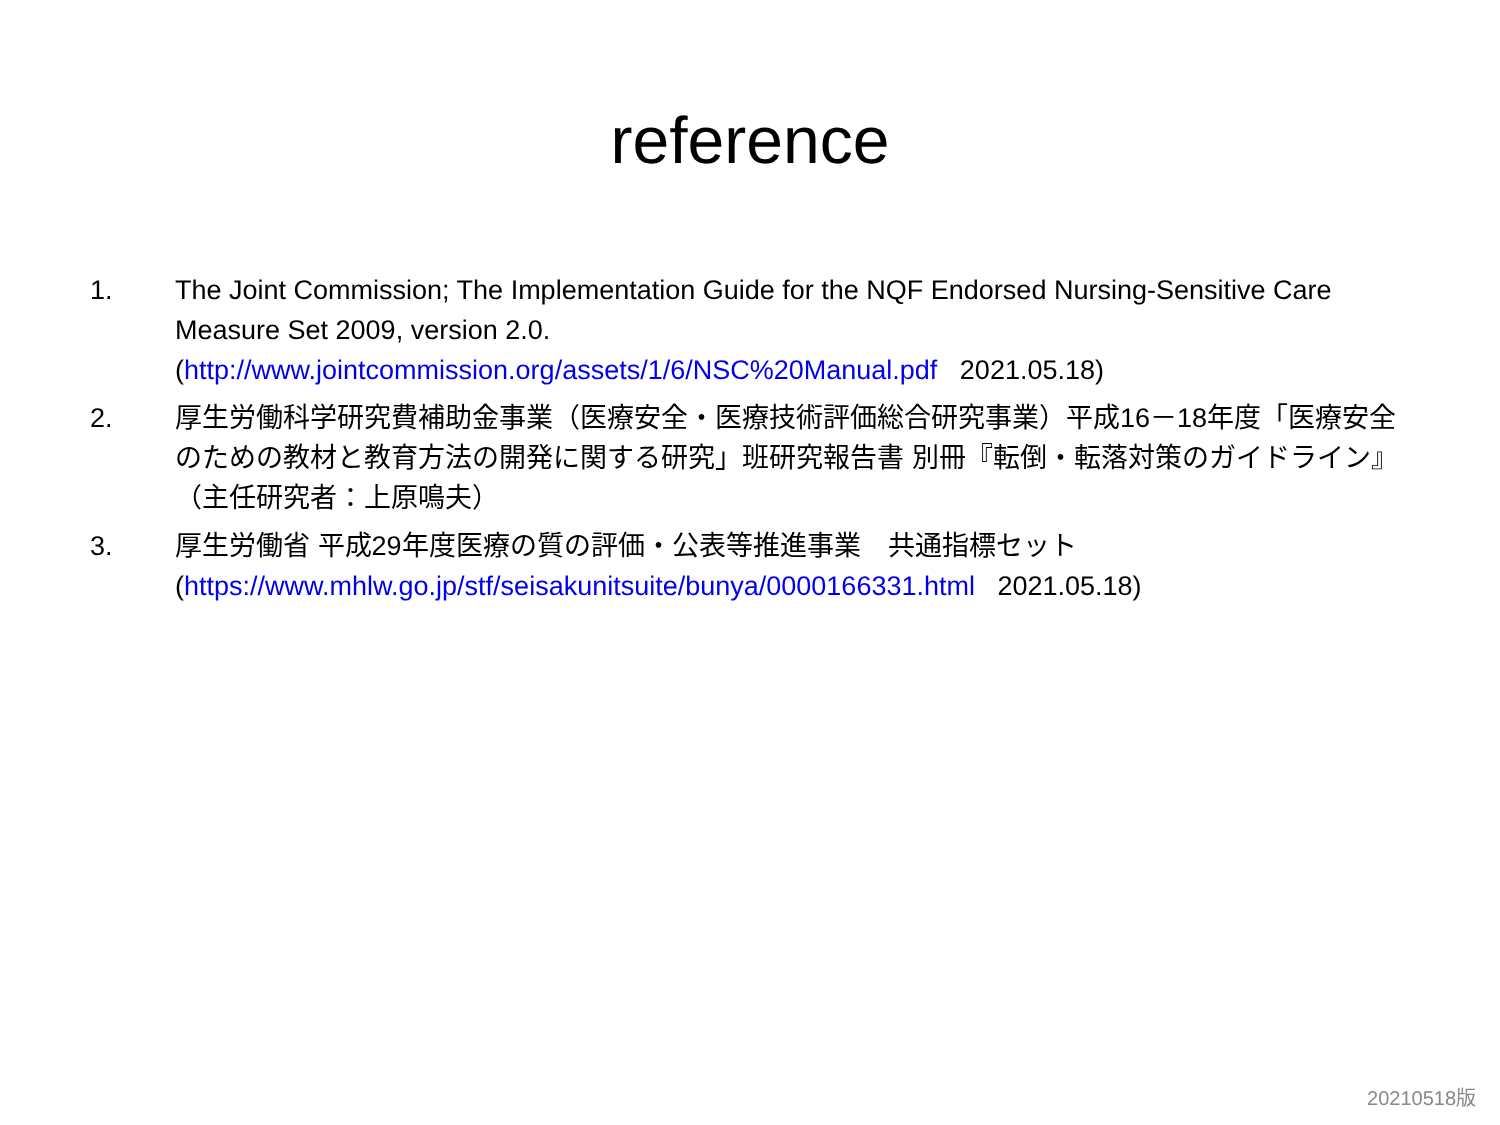reference
1. The Joint Commission; The Implementation Guide for the NQF Endorsed Nursing-Sensitive Care Measure Set 2009, version 2.0.
(http://www.jointcommission.org/assets/1/6/NSC%20Manual.pdf 2021.05.18)
2. 厚生労働科学研究費補助金事業（医療安全・医療技術評価総合研究事業）平成16－18年度「医療安全のための教材と教育方法の開発に関する研究」班研究報告書 別冊『転倒・転落対策のガイドライン』（主任研究者：上原鳴夫）
3. 厚生労働省 平成29年度医療の質の評価・公表等推進事業　共通指標セット
(https://www.mhlw.go.jp/stf/seisakunitsuite/bunya/0000166331.html 2021.05.18)
20210518版